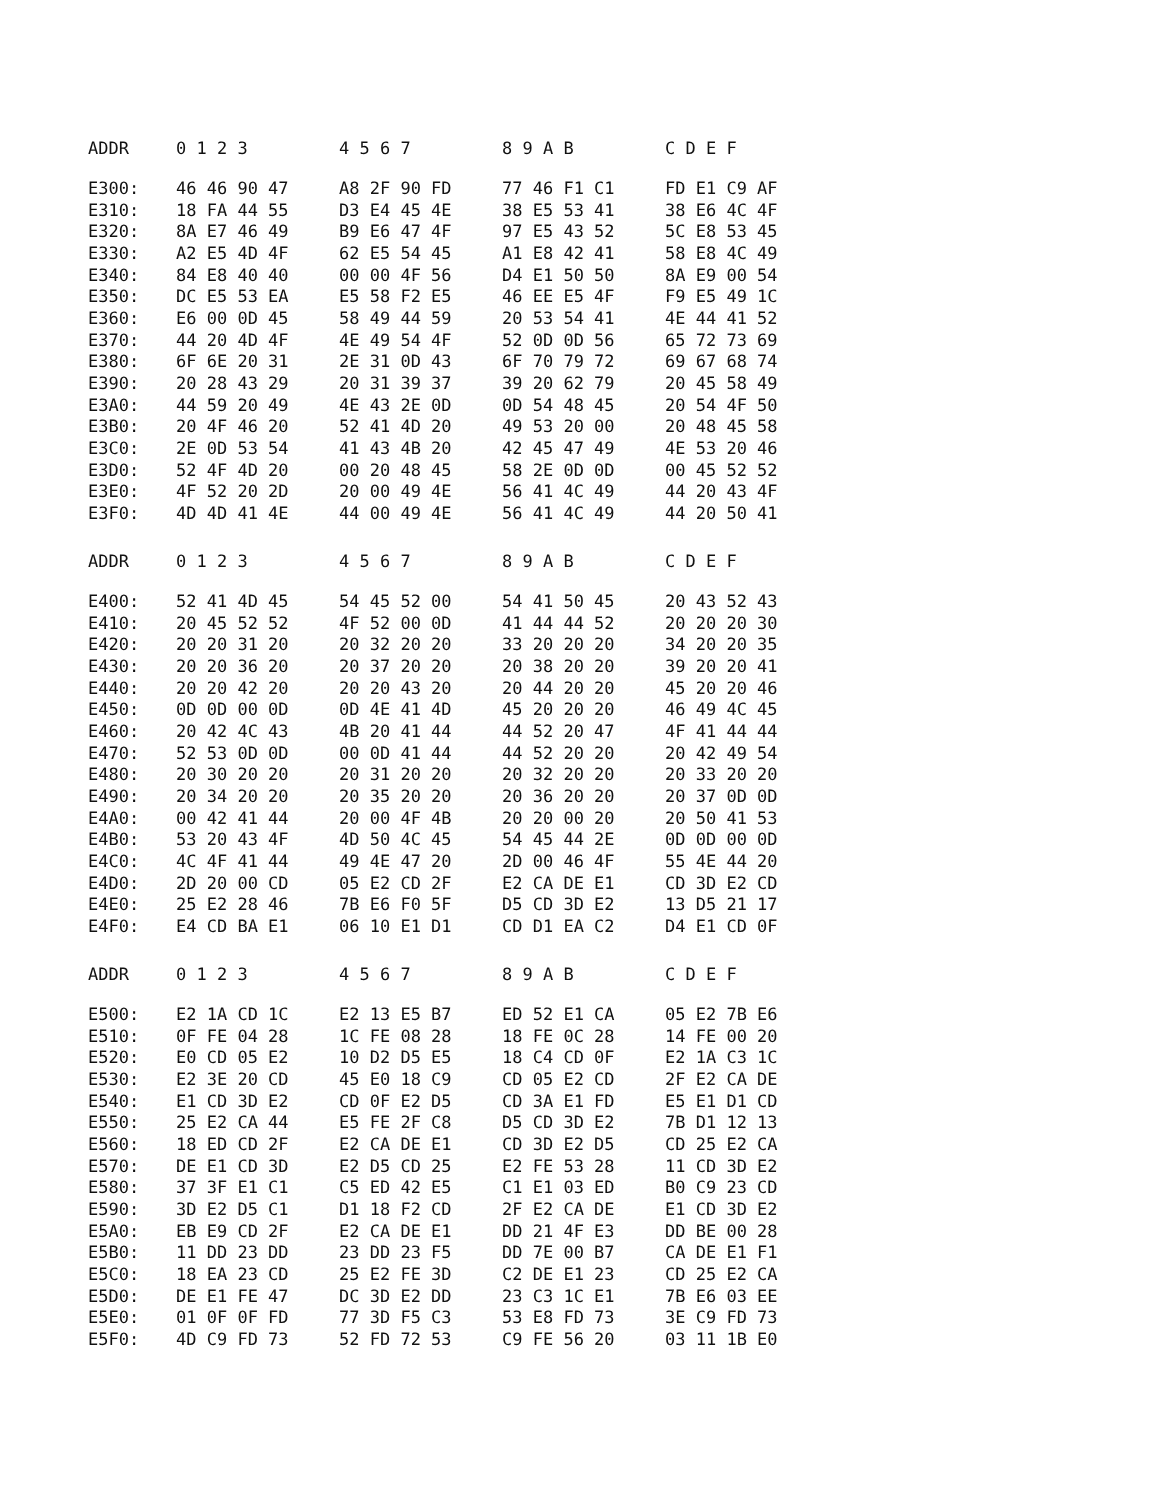| ADDR | 0 1 2 3 | 4 5 6 7 | 8 9 A B | C D E F |
| --- | --- | --- | --- | --- |
| E300: | 46 46 90 47 | A8 2F 90 FD | 77 46 F1 C1 | FD E1 C9 AF |
| E310: | 18 FA 44 55 | D3 E4 45 4E | 38 E5 53 41 | 38 E6 4C 4F |
| E320: | 8A E7 46 49 | B9 E6 47 4F | 97 E5 43 52 | 5C E8 53 45 |
| E330: | A2 E5 4D 4F | 62 E5 54 45 | A1 E8 42 41 | 58 E8 4C 49 |
| E340: | 84 E8 40 40 | 00 00 4F 56 | D4 E1 50 50 | 8A E9 00 54 |
| E350: | DC E5 53 EA | E5 58 F2 E5 | 46 EE E5 4F | F9 E5 49 1C |
| E360: | E6 00 0D 45 | 58 49 44 59 | 20 53 54 41 | 4E 44 41 52 |
| E370: | 44 20 4D 4F | 4E 49 54 4F | 52 0D 0D 56 | 65 72 73 69 |
| E380: | 6F 6E 20 31 | 2E 31 0D 43 | 6F 70 79 72 | 69 67 68 74 |
| E390: | 20 28 43 29 | 20 31 39 37 | 39 20 62 79 | 20 45 58 49 |
| E3A0: | 44 59 20 49 | 4E 43 2E 0D | 0D 54 48 45 | 20 54 4F 50 |
| E3B0: | 20 4F 46 20 | 52 41 4D 20 | 49 53 20 00 | 20 48 45 58 |
| E3C0: | 2E 0D 53 54 | 41 43 4B 20 | 42 45 47 49 | 4E 53 20 46 |
| E3D0: | 52 4F 4D 20 | 00 20 48 45 | 58 2E 0D 0D | 00 45 52 52 |
| E3E0: | 4F 52 20 2D | 20 00 49 4E | 56 41 4C 49 | 44 20 43 4F |
| E3F0: | 4D 4D 41 4E | 44 00 49 4E | 56 41 4C 49 | 44 20 50 41 |
| ADDR | 0 1 2 3 | 4 5 6 7 | 8 9 A B | C D E F |
| --- | --- | --- | --- | --- |
| E400: | 52 41 4D 45 | 54 45 52 00 | 54 41 50 45 | 20 43 52 43 |
| E410: | 20 45 52 52 | 4F 52 00 0D | 41 44 44 52 | 20 20 20 30 |
| E420: | 20 20 31 20 | 20 32 20 20 | 33 20 20 20 | 34 20 20 35 |
| E430: | 20 20 36 20 | 20 37 20 20 | 20 38 20 20 | 39 20 20 41 |
| E440: | 20 20 42 20 | 20 20 43 20 | 20 44 20 20 | 45 20 20 46 |
| E450: | 0D 0D 00 0D | 0D 4E 41 4D | 45 20 20 20 | 46 49 4C 45 |
| E460: | 20 42 4C 43 | 4B 20 41 44 | 44 52 20 47 | 4F 41 44 44 |
| E470: | 52 53 0D 0D | 00 0D 41 44 | 44 52 20 20 | 20 42 49 54 |
| E480: | 20 30 20 20 | 20 31 20 20 | 20 32 20 20 | 20 33 20 20 |
| E490: | 20 34 20 20 | 20 35 20 20 | 20 36 20 20 | 20 37 0D 0D |
| E4A0: | 00 42 41 44 | 20 00 4F 4B | 20 20 00 20 | 20 50 41 53 |
| E4B0: | 53 20 43 4F | 4D 50 4C 45 | 54 45 44 2E | 0D 0D 00 0D |
| E4C0: | 4C 4F 41 44 | 49 4E 47 20 | 2D 00 46 4F | 55 4E 44 20 |
| E4D0: | 2D 20 00 CD | 05 E2 CD 2F | E2 CA DE E1 | CD 3D E2 CD |
| E4E0: | 25 E2 28 46 | 7B E6 F0 5F | D5 CD 3D E2 | 13 D5 21 17 |
| E4F0: | E4 CD BA E1 | 06 10 E1 D1 | CD D1 EA C2 | D4 E1 CD 0F |
| ADDR | 0 1 2 3 | 4 5 6 7 | 8 9 A B | C D E F |
| --- | --- | --- | --- | --- |
| E500: | E2 1A CD 1C | E2 13 E5 B7 | ED 52 E1 CA | 05 E2 7B E6 |
| E510: | 0F FE 04 28 | 1C FE 08 28 | 18 FE 0C 28 | 14 FE 00 20 |
| E520: | E0 CD 05 E2 | 10 D2 D5 E5 | 18 C4 CD 0F | E2 1A C3 1C |
| E530: | E2 3E 20 CD | 45 E0 18 C9 | CD 05 E2 CD | 2F E2 CA DE |
| E540: | E1 CD 3D E2 | CD 0F E2 D5 | CD 3A E1 FD | E5 E1 D1 CD |
| E550: | 25 E2 CA 44 | E5 FE 2F C8 | D5 CD 3D E2 | 7B D1 12 13 |
| E560: | 18 ED CD 2F | E2 CA DE E1 | CD 3D E2 D5 | CD 25 E2 CA |
| E570: | DE E1 CD 3D | E2 D5 CD 25 | E2 FE 53 28 | 11 CD 3D E2 |
| E580: | 37 3F E1 C1 | C5 ED 42 E5 | C1 E1 03 ED | B0 C9 23 CD |
| E590: | 3D E2 D5 C1 | D1 18 F2 CD | 2F E2 CA DE | E1 CD 3D E2 |
| E5A0: | EB E9 CD 2F | E2 CA DE E1 | DD 21 4F E3 | DD BE 00 28 |
| E5B0: | 11 DD 23 DD | 23 DD 23 F5 | DD 7E 00 B7 | CA DE E1 F1 |
| E5C0: | 18 EA 23 CD | 25 E2 FE 3D | C2 DE E1 23 | CD 25 E2 CA |
| E5D0: | DE E1 FE 47 | DC 3D E2 DD | 23 C3 1C E1 | 7B E6 03 EE |
| E5E0: | 01 0F 0F FD | 77 3D F5 C3 | 53 E8 FD 73 | 3E C9 FD 73 |
| E5F0: | 4D C9 FD 73 | 52 FD 72 53 | C9 FE 56 20 | 03 11 1B E0 |